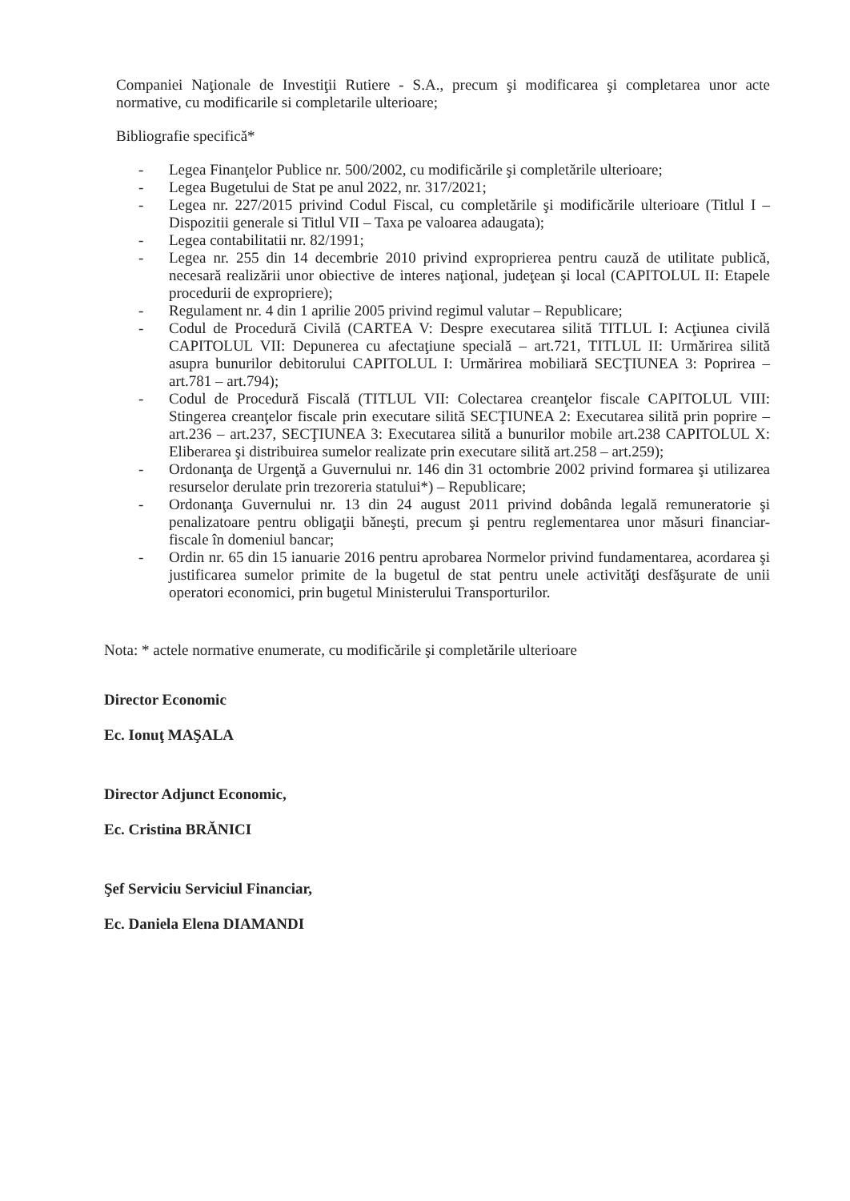Companiei Naţionale de Investiţii Rutiere - S.A., precum şi modificarea şi completarea unor acte normative, cu modificarile si completarile ulterioare;
Bibliografie specifică*
- Legea Finanţelor Publice nr. 500/2002, cu modificările şi completările ulterioare;
- Legea Bugetului de Stat pe anul 2022, nr. 317/2021;
- Legea nr. 227/2015 privind Codul Fiscal, cu completările şi modificările ulterioare (Titlul I – Dispozitii generale si Titlul VII – Taxa pe valoarea adaugata);
- Legea contabilitatii nr. 82/1991;
- Legea nr. 255 din 14 decembrie 2010 privind exproprierea pentru cauză de utilitate publică, necesară realizării unor obiective de interes naţional, judeţean şi local (CAPITOLUL II: Etapele procedurii de expropriere);
- Regulament nr. 4 din 1 aprilie 2005 privind regimul valutar – Republicare;
- Codul de Procedură Civilă (CARTEA V: Despre executarea silită TITLUL I: Acţiunea civilă CAPITOLUL VII: Depunerea cu afectaţiune specială – art.721, TITLUL II: Urmărirea silită asupra bunurilor debitorului CAPITOLUL I: Urmărirea mobiliară SECŢIUNEA 3: Poprirea – art.781 – art.794);
- Codul de Procedură Fiscală (TITLUL VII: Colectarea creanţelor fiscale CAPITOLUL VIII: Stingerea creanţelor fiscale prin executare silită SECŢIUNEA 2: Executarea silită prin poprire – art.236 – art.237, SECŢIUNEA 3: Executarea silită a bunurilor mobile art.238 CAPITOLUL X: Eliberarea şi distribuirea sumelor realizate prin executare silită art.258 – art.259);
- Ordonanţa de Urgenţă a Guvernului nr. 146 din 31 octombrie 2002 privind formarea şi utilizarea resurselor derulate prin trezoreria statului*) – Republicare;
- Ordonanţa Guvernului nr. 13 din 24 august 2011 privind dobânda legală remuneratorie şi penalizatoare pentru obligaţii băneşti, precum şi pentru reglementarea unor măsuri financiar-fiscale în domeniul bancar;
- Ordin nr. 65 din 15 ianuarie 2016 pentru aprobarea Normelor privind fundamentarea, acordarea şi justificarea sumelor primite de la bugetul de stat pentru unele activităţi desfăşurate de unii operatori economici, prin bugetul Ministerului Transporturilor.
Nota: * actele normative enumerate, cu modificările şi completările ulterioare
Director Economic
Ec. Ionuţ MAŞALA
Director Adjunct Economic,
Ec. Cristina BRĂNICI
Şef Serviciu Serviciul Financiar,
Ec. Daniela Elena DIAMANDI